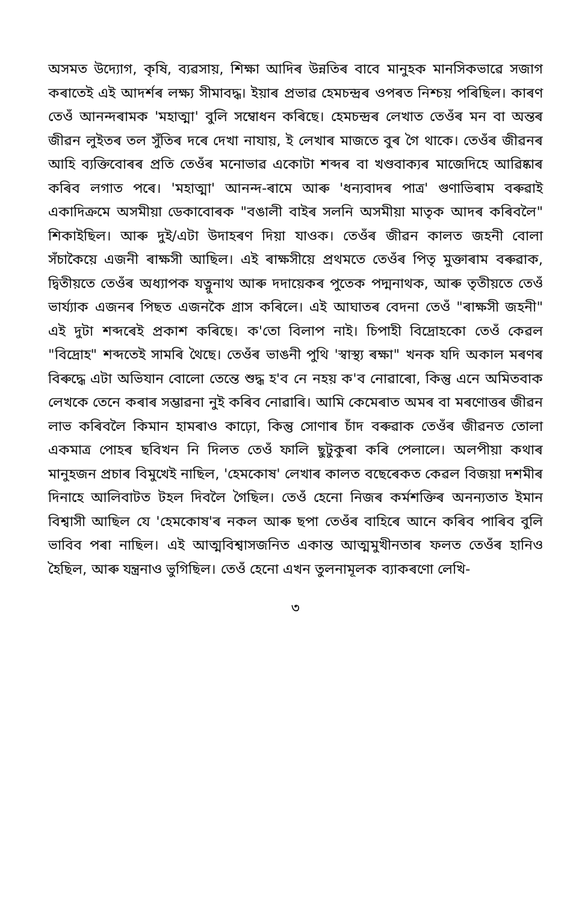অসমত উদ্যোগ, কৃষি, ব্যৱসায়, শিক্ষা আদিৰ উন্নতিৰ বাবে মানুহক মানসিকভাৱে সজাগ কৰাতেই এই আদৰ্শৰ লক্ষ্য সীমাবদ্ধ। ইয়াৰ প্ৰভাৱ হেমচন্দ্ৰৰ ওপৰত নিশ্চয় পৰিছিল। কাৰণ তেওঁ আনন্দৰামক 'মহাত্মা' বুলি সম্বোধন কৰিছে। হেমচন্দ্ৰৰ লেখাত তেওঁৰ মন বা অন্তৰ জীৱন লুইতৰ তল সুঁতিৰ দৰে দেখা নাযায়, ই লেখাৰ মাজতে বুৰ গৈ থাকে। তেওঁৰ জীৱনৰ আহি ব্যক্তিবোৰৰ প্ৰতি তেওঁৰ মনোভাৱ একোটা শব্দৰ বা খণ্ডবাক্যৰ মাজেদিহে আৱিষ্কাৰ কৰিব লগাত পৰে। 'মহাত্মা' আনন্দ-ৰামে আৰু 'ধন্যবাদৰ পাত্ৰ' গুণাভিৰাম বৰুৱাই একাদিক্ৰমে অসমীয়া ডেকাবোৰক "বঙালী বাইৰ সলনি অসমীয়া মাতৃক আদৰ কৰিবলৈ" শিকাইছিল। আৰু দুই/এটা উদাহৰণ দিয়া যাওক। তেওঁৰ জীৱন কালত জহনী বোলা সঁচাকৈয়ে এজনী ৰাক্ষসী আছিল। এই ৰাক্ষসীয়ে প্ৰথমতে তেওঁৰ পিতৃ মুক্তাৰাম বৰুৱাক, দ্বিতীয়তে তেওঁৰ অধ্যাপক যত্নুনাথ আৰু দদায়েকৰ পুতেক পদ্মনাথক, আৰু তৃতীয়তে তেওঁ ভাৰ্য্যাক এজনৰ পিছত এজনকৈ গ্ৰাস কৰিলে। এই আঘাতৰ বেদনা তেওঁ "ৰাক্ষসী জহনী" এই দুটা শব্দৰেই প্ৰকাশ কৰিছে। ক'তো বিলাপ নাই। চিপাহী বিদ্ৰোহকো তেওঁ কেৱল "বিদ্ৰোহ" শব্দতেই সামৰি থৈছে। তেওঁৰ ভাঙনী পুথি 'স্বাস্থ্য ৰক্ষা" খনক যদি অকাল মৰণৰ বিৰুদ্ধে এটা অভিযান বোলো তেন্তে শুদ্ধ হ'ব নে নহয় ক'ব নোৱাৰো, কিন্তু এনে অমিতবাক লেখকে তেনে কৰাৰ সম্ভাৱনা নুই কৰিব নোৱাৰি। আমি কেমেৰাত অমৰ বা মৰণোত্তৰ জীৱন লাভ কৰিবলৈ কিমান হামৰাও কাঢ়ো, কিন্তু সোণাৰ চাঁদ বৰুৱাক তেওঁৰ জীৱনত তোলা একমাত্ৰ পোহৰ ছবিখন নি দিলত তেওঁ ফালি ছুটুকুৰা কৰি পেলালে। অলপীয়া কথাৰ মানুহজন প্ৰচাৰ বিমুখেই নাছিল, 'হেমকোষ' লেখাৰ কালত বছেৰেকত কেৱল বিজয়া দশমীৰ দিনাহে আলিবাটত টহল দিবলৈ গৈছিল। তেওঁ হেনো নিজৰ কৰ্মশক্তিৰ অনন্যতাত ইমান বিশ্বাসী আছিল যে 'হেমকোষ'ৰ নকল আৰু ছপা তেওঁৰ বাহিৰে আনে কৰিব পাৰিব বুলি ভাবিব পৰা নাছিল। এই আত্মবিশ্বাসজনিত একান্ত আত্মমুখীনতাৰ ফলত তেওঁৰ হানিও হৈছিল, আৰু যন্ত্ৰনাও ভুগিছিল। তেওঁ হেনো এখন তুলনামূলক ব্যাকৰণো লেখি-
৩